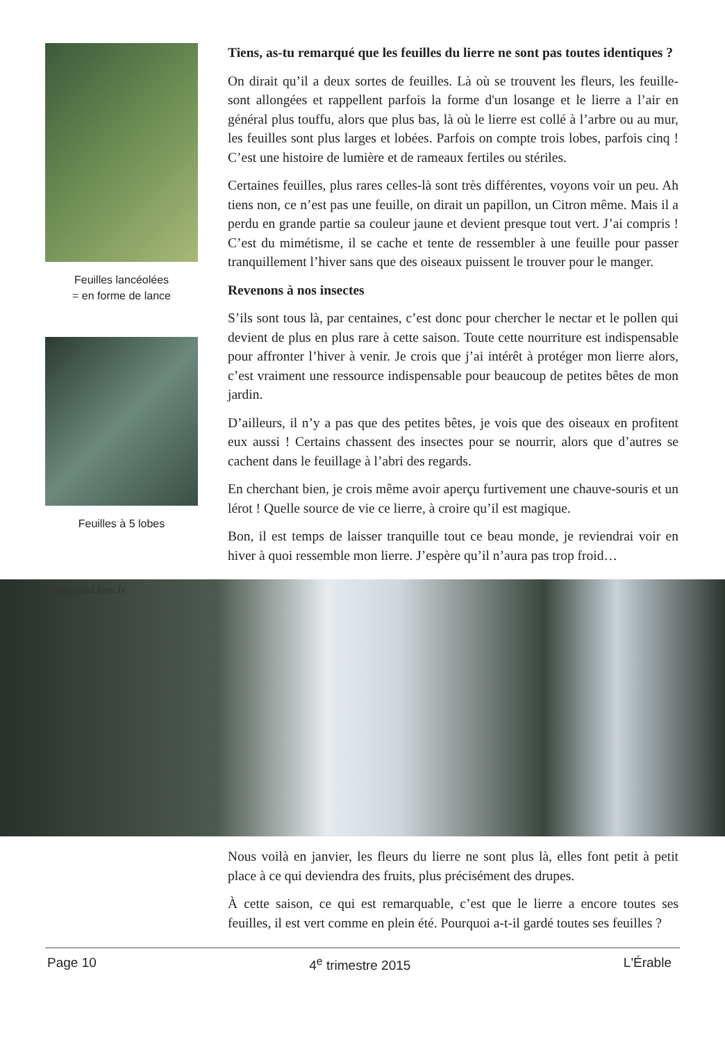Feuilles lancéolées
= en forme de lance
Feuilles à 5 lobes
Tiens, as-tu remarqué que les feuilles du lierre ne sont pas toutes identiques ?
On dirait qu’il a deux sortes de feuilles. Là où se trouvent les fleurs, les feuille-sont allongées et rappellent parfois la forme d'un losange et le lierre a l’air en général plus touffu, alors que plus bas, là où le lierre est collé à l’arbre ou au mur, les feuilles sont plus larges et lobées. Parfois on compte trois lobes, parfois cinq ! C’est une histoire de lumière et de rameaux fertiles ou stériles.
Certaines feuilles, plus rares celles-là sont très différentes, voyons voir un peu. Ah tiens non, ce n’est pas une feuille, on dirait un papillon, un Citron même. Mais il a perdu en grande partie sa couleur jaune et devient presque tout vert. J’ai compris ! C’est du mimétisme, il se cache et tente de ressembler à une feuille pour passer tranquillement l’hiver sans que des oiseaux puissent le trouver pour le manger.
Revenons à nos insectes
S’ils sont tous là, par centaines, c’est donc pour chercher le nectar et le pollen qui devient de plus en plus rare à cette saison. Toute cette nourriture est indispensable pour affronter l’hiver à venir. Je crois que j’ai intérêt à protéger mon lierre alors, c’est vraiment une ressource indispensable pour beaucoup de petites bêtes de mon jardin.
D’ailleurs, il n’y a pas que des petites bêtes, je vois que des oiseaux en profitent eux aussi ! Certains chassent des insectes pour se nourrir, alors que d’autres se cachent dans le feuillage à l’abri des regards.
En cherchant bien, je crois même avoir aperçu furtivement une chauve-souris et un lérot ! Quelle source de vie ce lierre, à croire qu’il est magique.
Bon, il est temps de laisser tranquille tout ce beau monde, je reviendrai voir en hiver à quoi ressemble mon lierre. J’espère qu’il n’aura pas trop froid…
white.wind.free.fr
Nous voilà en janvier, les fleurs du lierre ne sont plus là, elles font petit à petit place à ce qui deviendra des fruits, plus précisément des drupes.
À cette saison, ce qui est remarquable, c’est que le lierre a encore toutes ses feuilles, il est vert comme en plein été. Pourquoi a-t-il gardé toutes ses feuilles ?
Page 10 4<sup>e</sup> trimestre 2015 L'Érable